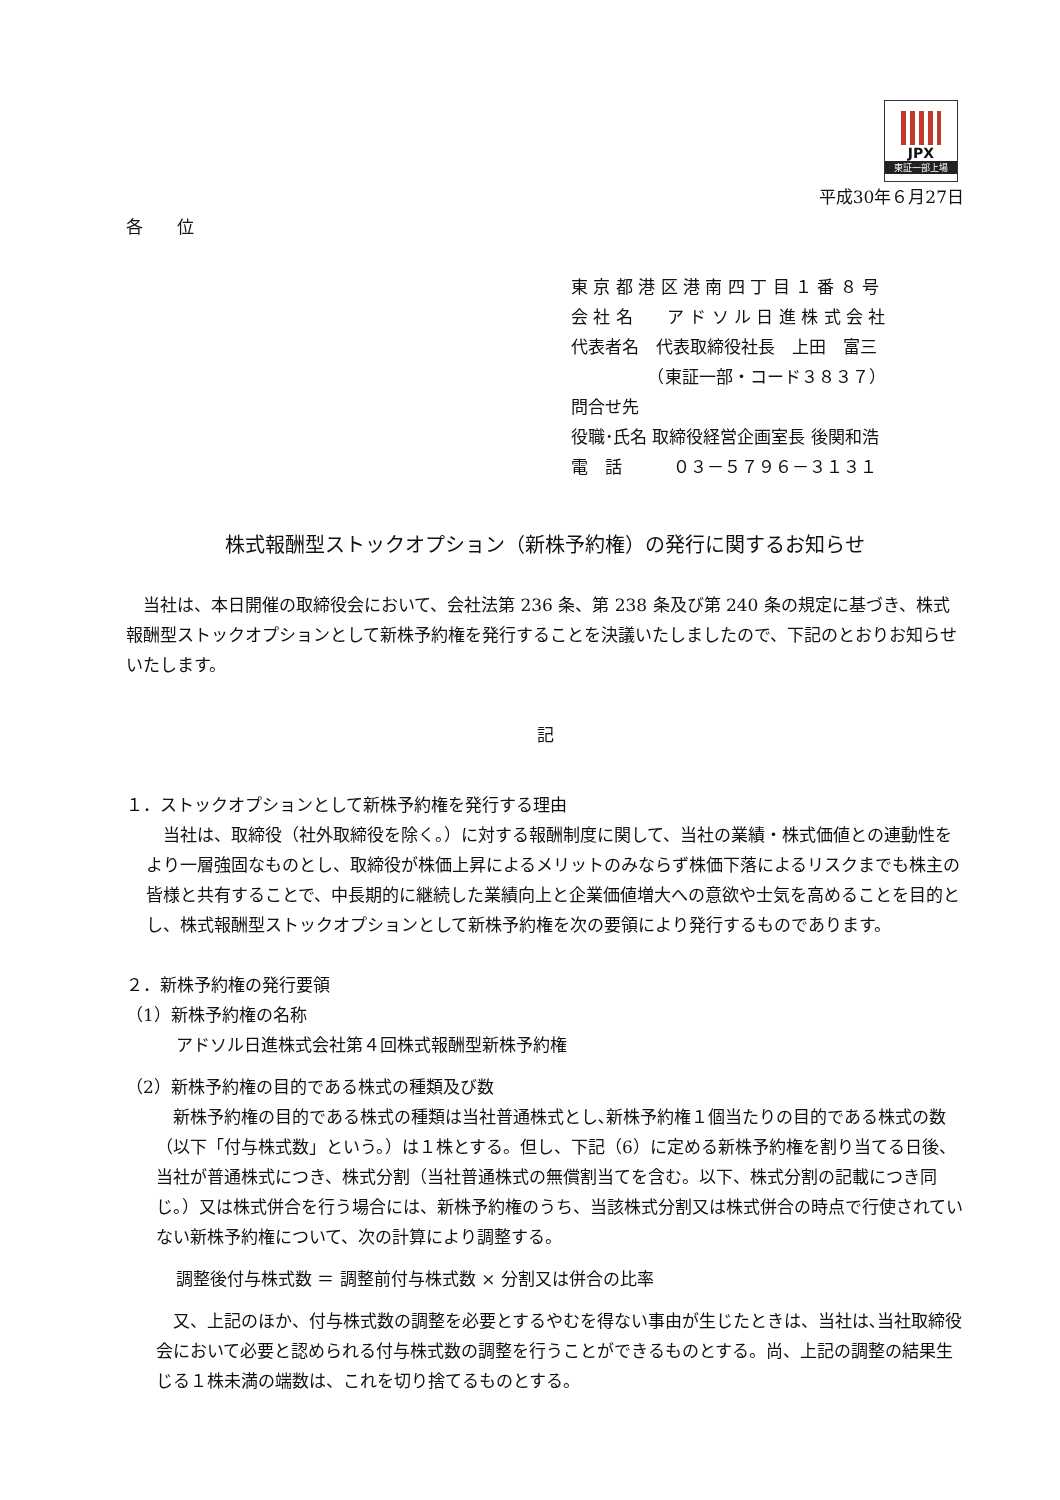JPX
東証一部上場
平成30年６月27日
各　　位
東 京 都 港 区 港 南 四 丁 目 １ 番 ８ 号
会 社 名　　ア ド ソ ル 日 進 株 式 会 社
代表者名　代表取締役社長　上田　富三
　　　　　（東証一部・コード３８３７）
問合せ先
役職･氏名 取締役経営企画室長 後関和浩
電　話　　　０３－５７９６－３１３１
株式報酬型ストックオプション（新株予約権）の発行に関するお知らせ
　当社は、本日開催の取締役会において、会社法第 236 条、第 238 条及び第 240 条の規定に基づき、株式報酬型ストックオプションとして新株予約権を発行することを決議いたしましたので、下記のとおりお知らせいたします。
記
１．ストックオプションとして新株予約権を発行する理由
　当社は、取締役（社外取締役を除く。）に対する報酬制度に関して、当社の業績・株式価値との連動性をより一層強固なものとし、取締役が株価上昇によるメリットのみならず株価下落によるリスクまでも株主の皆様と共有することで、中長期的に継続した業績向上と企業価値増大への意欲や士気を高めることを目的とし、株式報酬型ストックオプションとして新株予約権を次の要領により発行するものであります。
２．新株予約権の発行要領
（1）新株予約権の名称
アドソル日進株式会社第４回株式報酬型新株予約権
（2）新株予約権の目的である株式の種類及び数
　新株予約権の目的である株式の種類は当社普通株式とし､新株予約権１個当たりの目的である株式の数（以下「付与株式数」という。）は１株とする。但し、下記（6）に定める新株予約権を割り当てる日後、当社が普通株式につき、株式分割（当社普通株式の無償割当てを含む。以下、株式分割の記載につき同じ。）又は株式併合を行う場合には、新株予約権のうち、当該株式分割又は株式併合の時点で行使されていない新株予約権について、次の計算により調整する。
調整後付与株式数 ＝ 調整前付与株式数 × 分割又は併合の比率
　又、上記のほか、付与株式数の調整を必要とするやむを得ない事由が生じたときは、当社は､当社取締役会において必要と認められる付与株式数の調整を行うことができるものとする。尚、上記の調整の結果生じる１株未満の端数は、これを切り捨てるものとする。